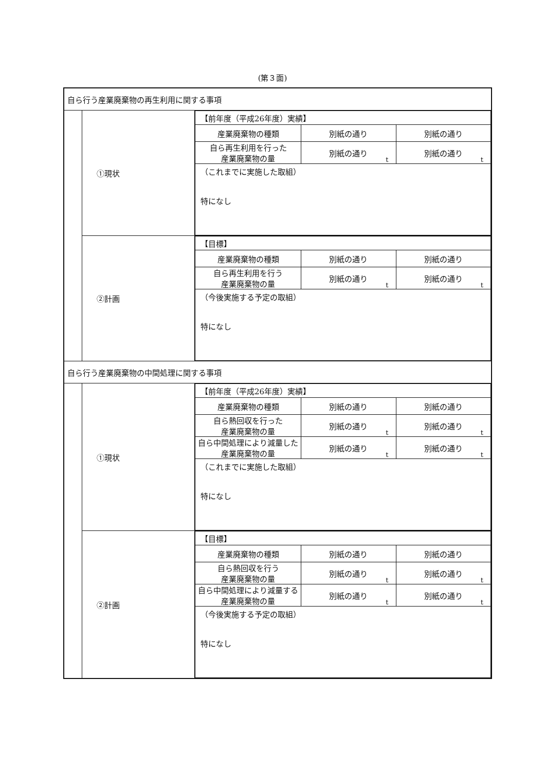(第３面)
| 自ら行う産業廃棄物の再生利用に関する事項 | | |
| | ①現状 | / 【前年度（平成26年度）実績】 / / / / 産業廃棄物の種類 / 別紙の通り / 別紙の通り / / 自ら再生利用を行った 産業廃棄物の量 / 別紙の通り t / 別紙の通り t / / （これまでに実施した取組） 特になし / / / |
| | ②計画 | / 【目標】 / / / / 産業廃棄物の種類 / 別紙の通り / 別紙の通り / / 自ら再生利用を行う 産業廃棄物の量 / 別紙の通り t / 別紙の通り t / / （今後実施する予定の取組） 特になし / / / |
| 自ら行う産業廃棄物の中間処理に関する事項 | | |
| | ①現状 | / 【前年度（平成26年度）実績】 / / / / 産業廃棄物の種類 / 別紙の通り / 別紙の通り / / 自ら熱回収を行った 産業廃棄物の量 / 別紙の通り t / 別紙の通り t / / 自ら中間処理により減量した 産業廃棄物の量 / 別紙の通り t / 別紙の通り t / / （これまでに実施した取組） 特になし / / / |
| | ②計画 | / 【目標】 / / / / 産業廃棄物の種類 / 別紙の通り / 別紙の通り / / 自ら熱回収を行う 産業廃棄物の量 / 別紙の通り t / 別紙の通り t / / 自ら中間処理により減量する 産業廃棄物の量 / 別紙の通り t / 別紙の通り t / / （今後実施する予定の取組） 特になし / / / |